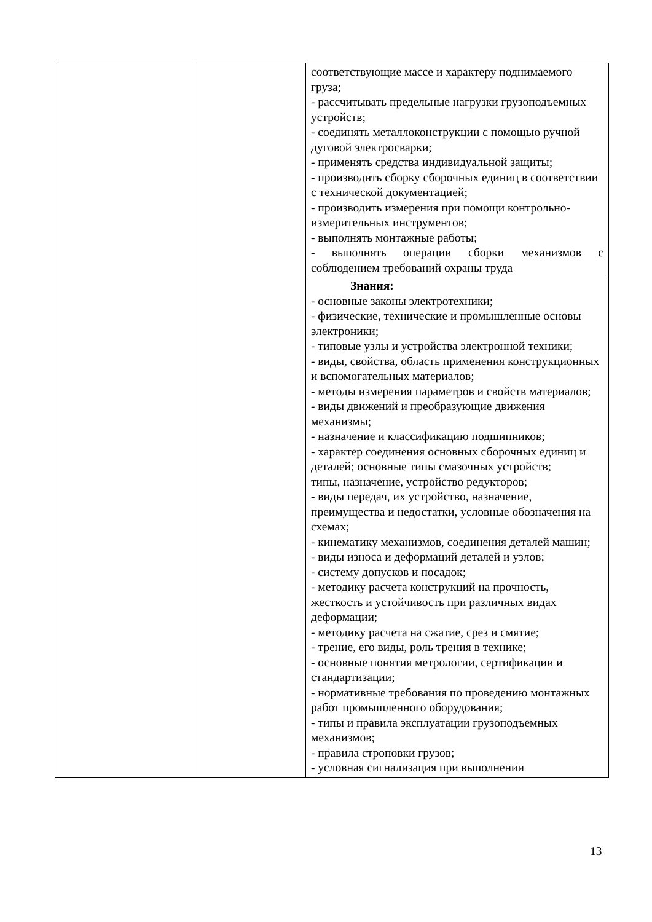| | | соответствующие массе и характеру поднимаемого груза; - рассчитывать предельные нагрузки грузоподъемных устройств; - соединять металлоконструкции с помощью ручной дуговой электросварки; - применять средства индивидуальной защиты; - производить сборку сборочных единиц в соответствии с технической документацией; - производить измерения при помощи контрольно-измерительных инструментов; - выполнять монтажные работы; - выполнять операции сборки механизмов с соблюдением требований охраны труда |
| | | Знания: - основные законы электротехники; - физические, технические и промышленные основы электроники; - типовые узлы и устройства электронной техники; - виды, свойства, область применения конструкционных и вспомогательных материалов; - методы измерения параметров и свойств материалов; - виды движений и преобразующие движения механизмы; - назначение и классификацию подшипников; - характер соединения основных сборочных единиц и деталей; основные типы смазочных устройств; типы, назначение, устройство редукторов; - виды передач, их устройство, назначение, преимущества и недостатки, условные обозначения на схемах; - кинематику механизмов, соединения деталей машин; - виды износа и деформаций деталей и узлов; - систему допусков и посадок; - методику расчета конструкций на прочность, жесткость и устойчивость при различных видах деформации; - методику расчета на сжатие, срез и смятие; - трение, его виды, роль трения в технике; - основные понятия метрологии, сертификации и стандартизации; - нормативные требования по проведению монтажных работ промышленного оборудования; - типы и правила эксплуатации грузоподъемных механизмов; - правила строповки грузов; - условная сигнализация при выполнении |
13